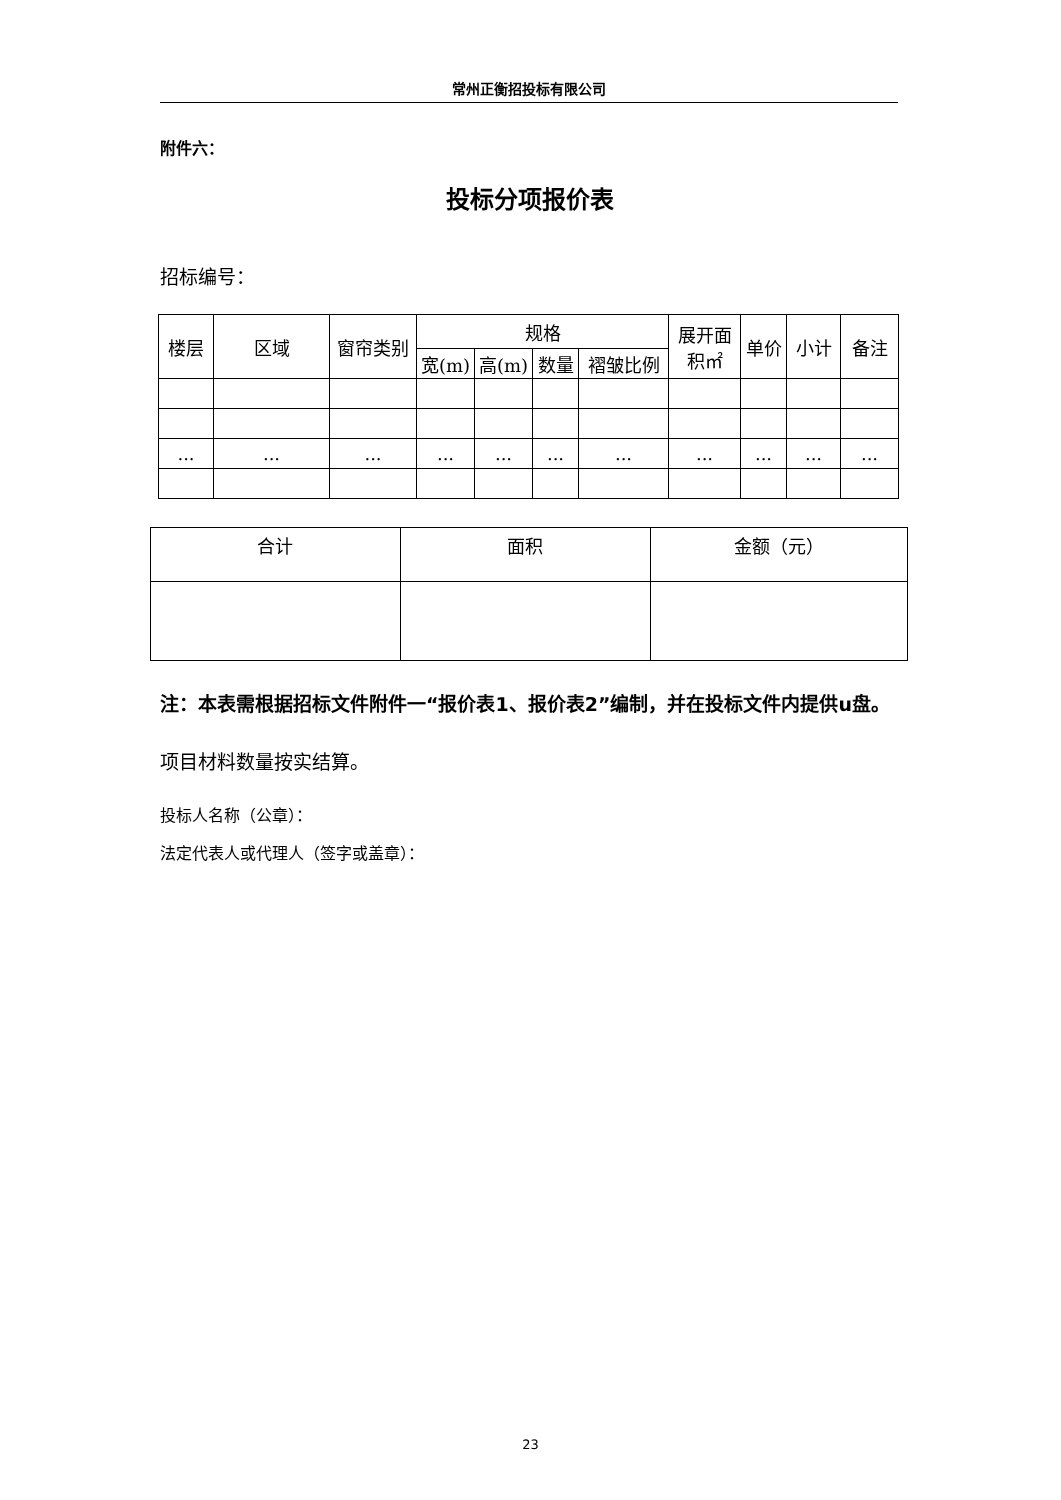常州正衡招投标有限公司
附件六：
投标分项报价表
招标编号：
| 楼层 | 区域 | 窗帘类别 | 规格 | | | | 展开面积㎡ | 单价 | 小计 | 备注 |
| | | | 宽(m) | 高(m) | 数量 | 褶皱比例 | | | | |
| ... | ... | ... | ... | ... | ... | ... | ... | ... | ... | ... |
| 合计 | 面积 | 金额（元） |
注：本表需根据招标文件附件一“报价表1、报价表2”编制，并在投标文件内提供u盘。
项目材料数量按实结算。
投标人名称（公章）：
法定代表人或代理人（签字或盖章）：
23